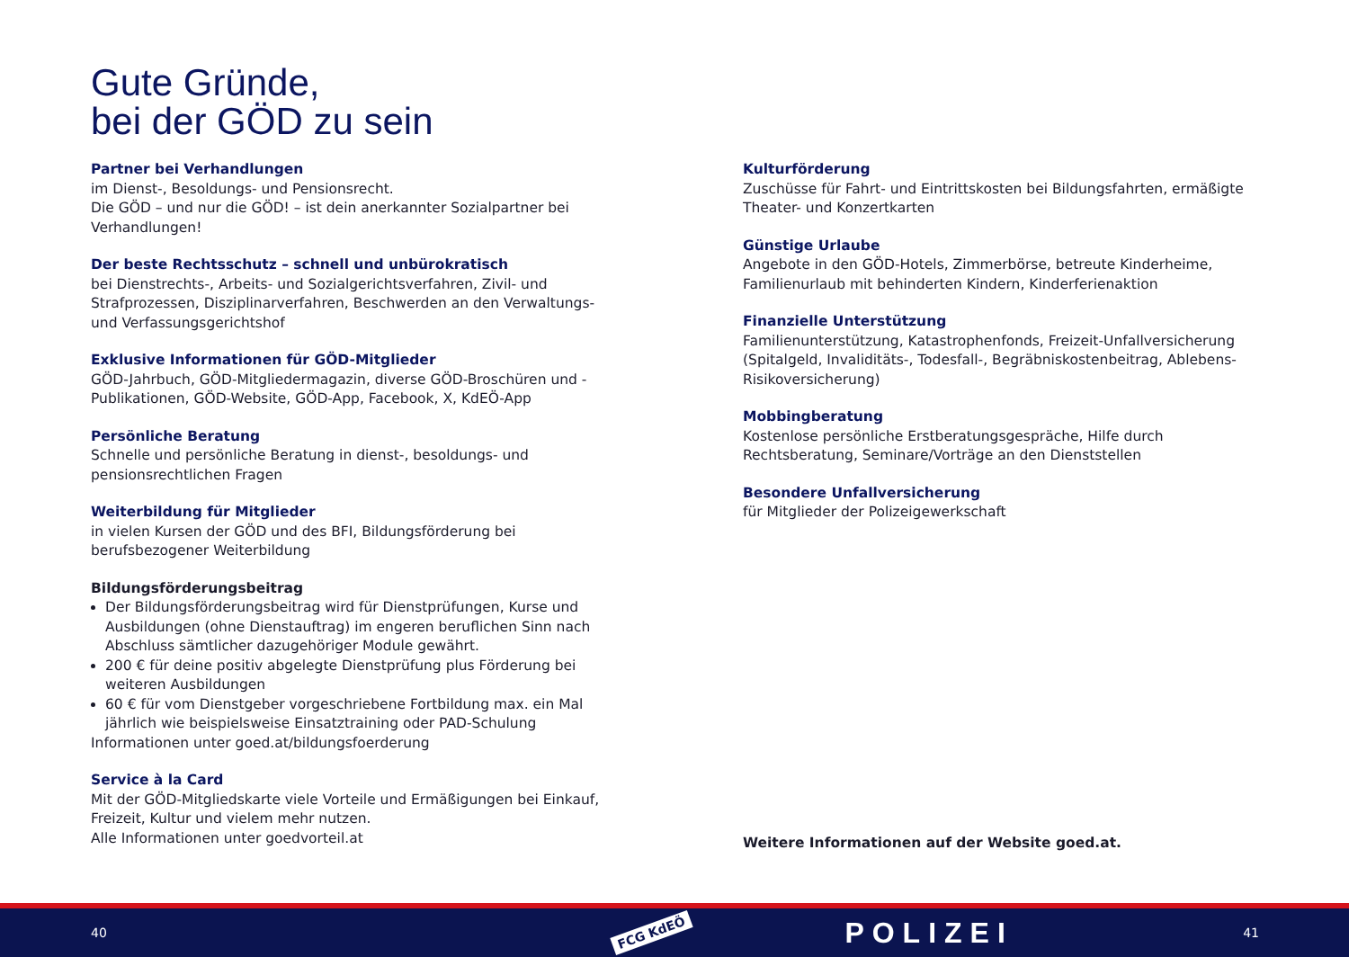Gute Gründe,
bei der GÖD zu sein
Partner bei Verhandlungen
im Dienst-, Besoldungs- und Pensionsrecht.
Die GÖD – und nur die GÖD! – ist dein anerkannter Sozialpartner bei Verhandlungen!
Der beste Rechtsschutz – schnell und unbürokratisch
bei Dienstrechts-, Arbeits- und Sozialgerichtsverfahren, Zivil- und Strafprozessen, Disziplinarverfahren, Beschwerden an den Verwaltungs- und Verfassungsgerichtshof
Exklusive Informationen für GÖD-Mitglieder
GÖD-Jahrbuch, GÖD-Mitgliedermagazin, diverse GÖD-Broschüren und -Publikationen, GÖD-Website, GÖD-App, Facebook, X, KdEÖ-App
Persönliche Beratung
Schnelle und persönliche Beratung in dienst-, besoldungs- und pensionsrechtlichen Fragen
Weiterbildung für Mitglieder
in vielen Kursen der GÖD und des BFI, Bildungsförderung bei berufsbezogener Weiterbildung
Bildungsförderungsbeitrag
Der Bildungsförderungsbeitrag wird für Dienstprüfungen, Kurse und Ausbildungen (ohne Dienstauftrag) im engeren beruflichen Sinn nach Abschluss sämtlicher dazugehöriger Module gewährt.
200 € für deine positiv abgelegte Dienstprüfung plus Förderung bei weiteren Ausbildungen
60 € für vom Dienstgeber vorgeschriebene Fortbildung max. ein Mal jährlich wie beispielsweise Einsatztraining oder PAD-Schulung
Informationen unter goed.at/bildungsfoerderung
Service à la Card
Mit der GÖD-Mitgliedskarte viele Vorteile und Ermäßigungen bei Einkauf, Freizeit, Kultur und vielem mehr nutzen.
Alle Informationen unter goedvorteil.at
Kulturförderung
Zuschüsse für Fahrt- und Eintrittskosten bei Bildungsfahrten, ermäßigte Theater- und Konzertkarten
Günstige Urlaube
Angebote in den GÖD-Hotels, Zimmerbörse, betreute Kinderheime, Familienurlaub mit behinderten Kindern, Kinderferienaktion
Finanzielle Unterstützung
Familienunterstützung, Katastrophenfonds, Freizeit-Unfallversicherung (Spitalgeld, Invaliditäts-, Todesfall-, Begräbniskostenbeitrag, Ablebens-Risikoversicherung)
Mobbingberatung
Kostenlose persönliche Erstberatungsgespräche, Hilfe durch Rechtsberatung, Seminare/Vorträge an den Dienststellen
Besondere Unfallversicherung
für Mitglieder der Polizeigewerkschaft
Weitere Informationen auf der Website goed.at.
40 FCG KdEÖ POLIZEI 41